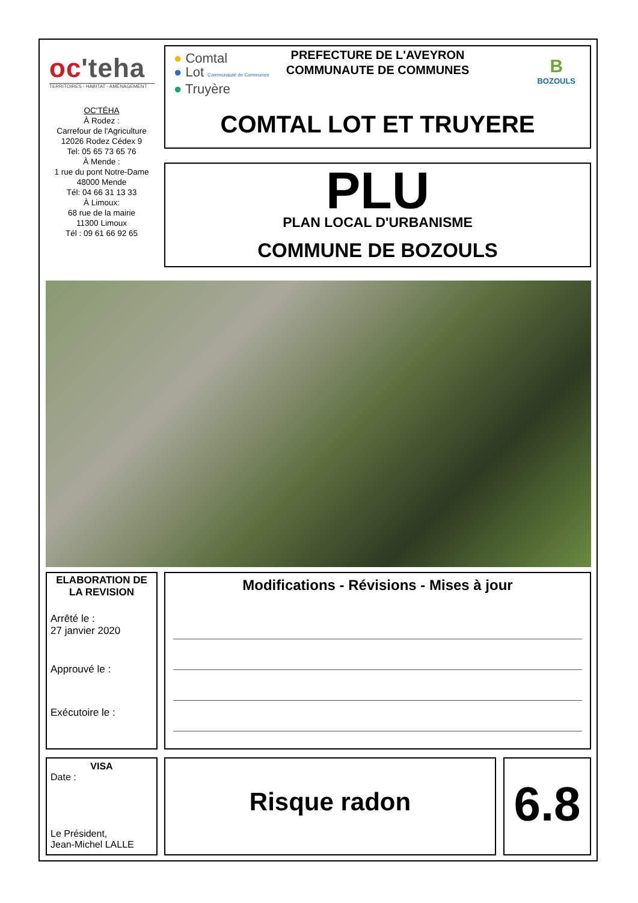oc'teha
TERRITOIRES - HABITAT - AMÉNAGEMENT
OC'TÉHA
À Rodez :
Carrefour de l'Agriculture
12026 Rodez Cédex 9
Tel: 05 65 73 65 76
À Mende :
1 rue du pont Notre-Dame
48000 Mende
Tél: 04 66 31 13 33
À Limoux:
68 rue de la mairie
11300 Limoux
Tél : 09 61 66 92 65
● Comtal
● Lot Communauté de Communes
● Truyère
B
BOZOULS
PREFECTURE DE L'AVEYRON
COMMUNAUTE DE COMMUNES
COMTAL LOT ET TRUYERE
PLU
PLAN LOCAL D'URBANISME
COMMUNE DE BOZOULS
ELABORATION DE LA REVISION
Arrêté le :
27 janvier 2020
Approuvé le :
Exécutoire le :
Modifications - Révisions - Mises à jour
VISA
Date :
Le Président,
Jean-Michel LALLE
Risque radon 6.8